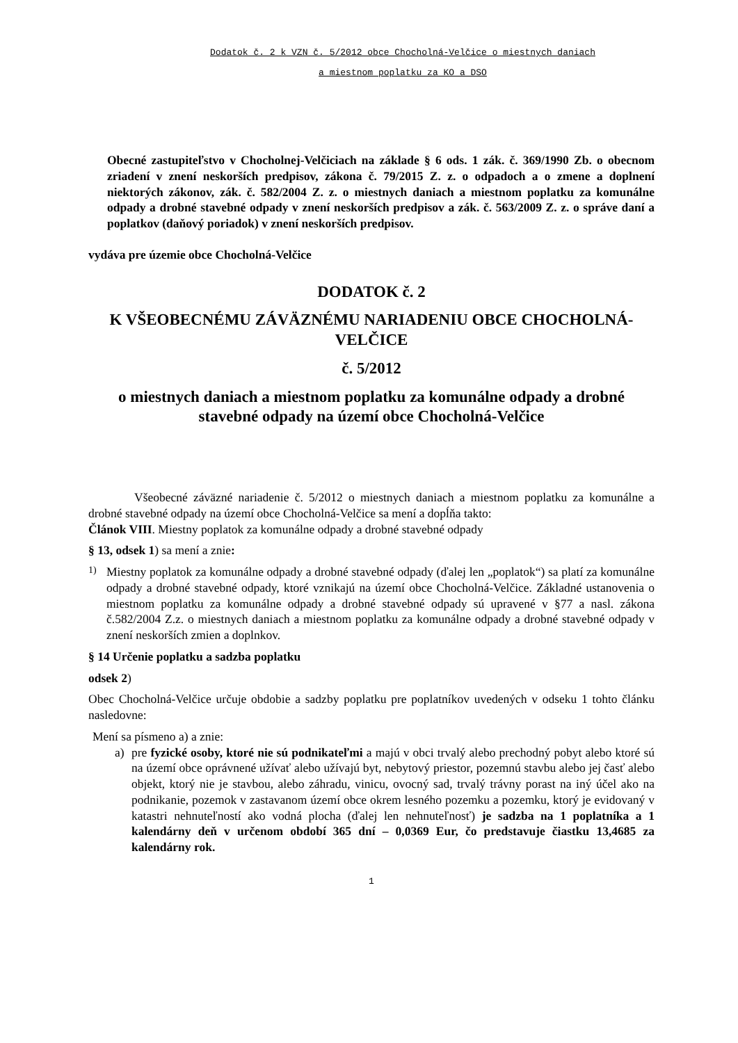Dodatok č. 2 k VZN č. 5/2012 obce Chocholná-Velčice o miestnych daniach
a miestnom poplatku za KO a DSO
Obecné zastupiteľstvo v Chocholnej-Velčiciach na základe § 6 ods. 1 zák. č. 369/1990 Zb. o obecnom zriadení v znení neskorších predpisov, zákona č. 79/2015 Z. z. o odpadoch a o zmene a doplnení niektorých zákonov, zák. č. 582/2004 Z. z. o miestnych daniach a miestnom poplatku za komunálne odpady a drobné stavebné odpady v znení neskorších predpisov a zák. č. 563/2009 Z. z. o správe daní a poplatkov (daňový poriadok) v znení neskorších predpisov.
vydáva pre územie obce Chocholná-Velčice
DODATOK č. 2
K VŠEOBECNÉMU ZÁVÄZNÉMU NARIADENIU OBCE CHOCHOLNÁ-VELČICE
č. 5/2012
o miestnych daniach a miestnom poplatku za komunálne odpady a drobné stavebné odpady na území obce Chocholná-Velčice
Všeobecné záväzné nariadenie č. 5/2012 o miestnych daniach a miestnom poplatku za komunálne a drobné stavebné odpady na území obce Chocholná-Velčice sa mení a dopĺňa takto:
Článok VIII. Miestny poplatok za komunálne odpady a drobné stavebné odpady
§ 13, odsek 1) sa mení a znie:
1)
Miestny poplatok za komunálne odpady a drobné stavebné odpady (ďalej len „poplatok“) sa platí za komunálne odpady a drobné stavebné odpady, ktoré vznikajú na území obce Chocholná-Velčice. Základné ustanovenia o miestnom poplatku za komunálne odpady a drobné stavebné odpady sú upravené v §77 a nasl. zákona č.582/2004 Z.z. o miestnych daniach a miestnom poplatku za komunálne odpady a drobné stavebné odpady v znení neskorších zmien a doplnkov.
§ 14 Určenie poplatku a sadzba poplatku
odsek 2)
Obec Chocholná-Velčice určuje obdobie a sadzby poplatku pre poplatníkov uvedených v odseku 1 tohto článku nasledovne:
Mení sa písmeno a) a znie:
a) pre fyzické osoby, ktoré nie sú podnikateľmi a majú v obci trvalý alebo prechodný pobyt alebo ktoré sú na území obce oprávnené užívať alebo užívajú byt, nebytový priestor, pozemnú stavbu alebo jej časť alebo objekt, ktorý nie je stavbou, alebo záhradu, vinicu, ovocný sad, trvalý trávny porast na iný účel ako na podnikanie, pozemok v zastavanom území obce okrem lesného pozemku a pozemku, ktorý je evidovaný v katastri nehnuteľností ako vodná plocha (ďalej len nehnuteľnosť) je sadzba na 1 poplatníka a 1 kalendárny deň v určenom období 365 dní – 0,0369 Eur, čo predstavuje čiastku 13,4685 za kalendárny rok.
1